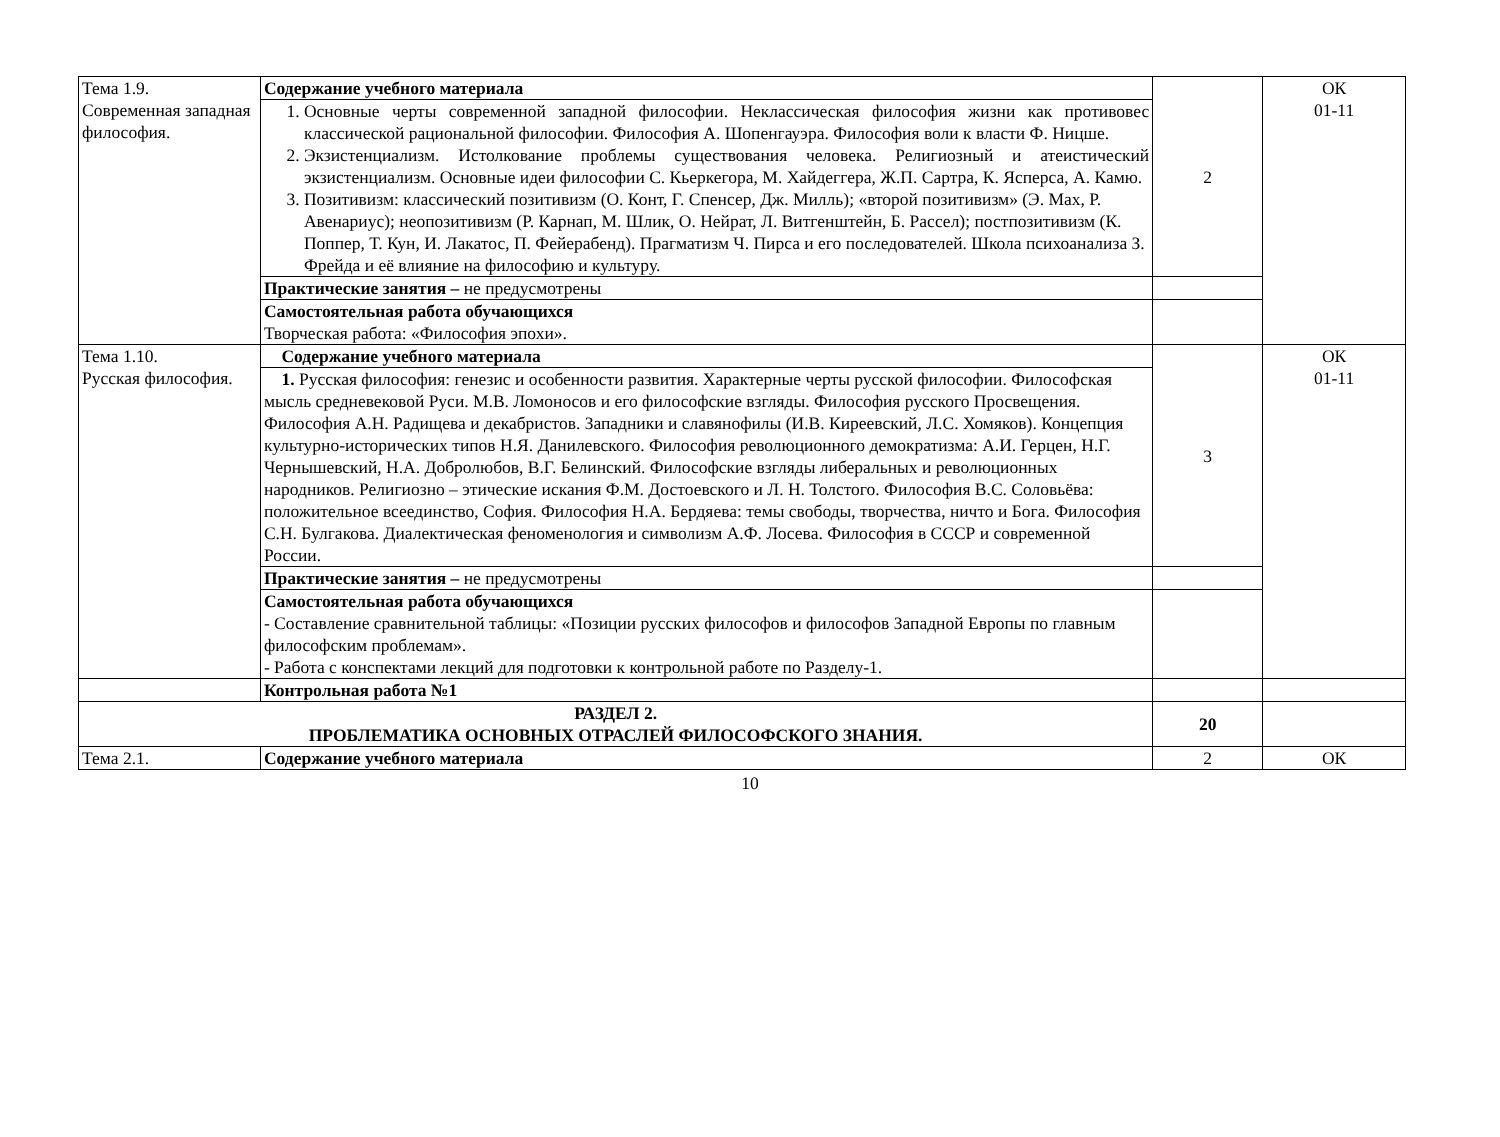| Тема 1.9. Современная западная философия. | Содержание учебного материала | 2 | ОК 01-11 |
| | 1. Основные черты современной западной философии. Неклассическая философия жизни как противовес классической рациональной философии. Философия А. Шопенгауэра. Философия воли к власти Ф. Ницше. 2. Экзистенциализм. Истолкование проблемы существования человека. Религиозный и атеистический экзистенциализм. Основные идеи философии С. Кьеркегора, М. Хайдеггера, Ж.П. Сартра, К. Ясперса, А. Камю. 3. Позитивизм: классический позитивизм (О. Конт, Г. Спенсер, Дж. Милль); «второй позитивизм» (Э. Мах, Р. Авенариус); неопозитивизм (Р. Карнап, М. Шлик, О. Нейрат, Л. Витгенштейн, Б. Рассел); постпозитивизм (К. Поппер, Т. Кун, И. Лакатос, П. Фейерабенд). Прагматизм Ч. Пирса и его последователей. Школа психоанализа З. Фрейда и её влияние на философию и культуру. | | |
| | Практические занятия – не предусмотрены | | |
| | Самостоятельная работа обучающихся Творческая работа: «Философия эпохи». | | |
| Тема 1.10. Русская философия. | Содержание учебного материала | 3 | ОК 01-11 |
| | 1. Русская философия: генезис и особенности развития. Характерные черты русской философии. Философская мысль средневековой Руси. М.В. Ломоносов и его философские взгляды. Философия русского Просвещения. Философия А.Н. Радищева и декабристов. Западники и славянофилы (И.В. Киреевский, Л.С. Хомяков). Концепция культурно-исторических типов Н.Я. Данилевского. Философия революционного демократизма: А.И. Герцен, Н.Г. Чернышевский, Н.А. Добролюбов, В.Г. Белинский. Философские взгляды либеральных и революционных народников. Религиозно – этические искания Ф.М. Достоевского и Л. Н. Толстого. Философия В.С. Соловьёва: положительное всеединство, София. Философия Н.А. Бердяева: темы свободы, творчества, ничто и Бога. Философия С.Н. Булгакова. Диалектическая феноменология и символизм А.Ф. Лосева. Философия в СССР и современной России. | | |
| | Практические занятия – не предусмотрены | | |
| | Самостоятельная работа обучающихся - Составление сравнительной таблицы: «Позиции русских философов и философов Западной Европы по главным философским проблемам». - Работа с конспектами лекций для подготовки к контрольной работе по Разделу-1. | | |
| | Контрольная работа №1 | | |
| РАЗДЕЛ 2. ПРОБЛЕМАТИКА ОСНОВНЫХ ОТРАСЛЕЙ ФИЛОСОФСКОГО ЗНАНИЯ. | | 20 | |
| Тема 2.1. | Содержание учебного материала | 2 | ОК |
10